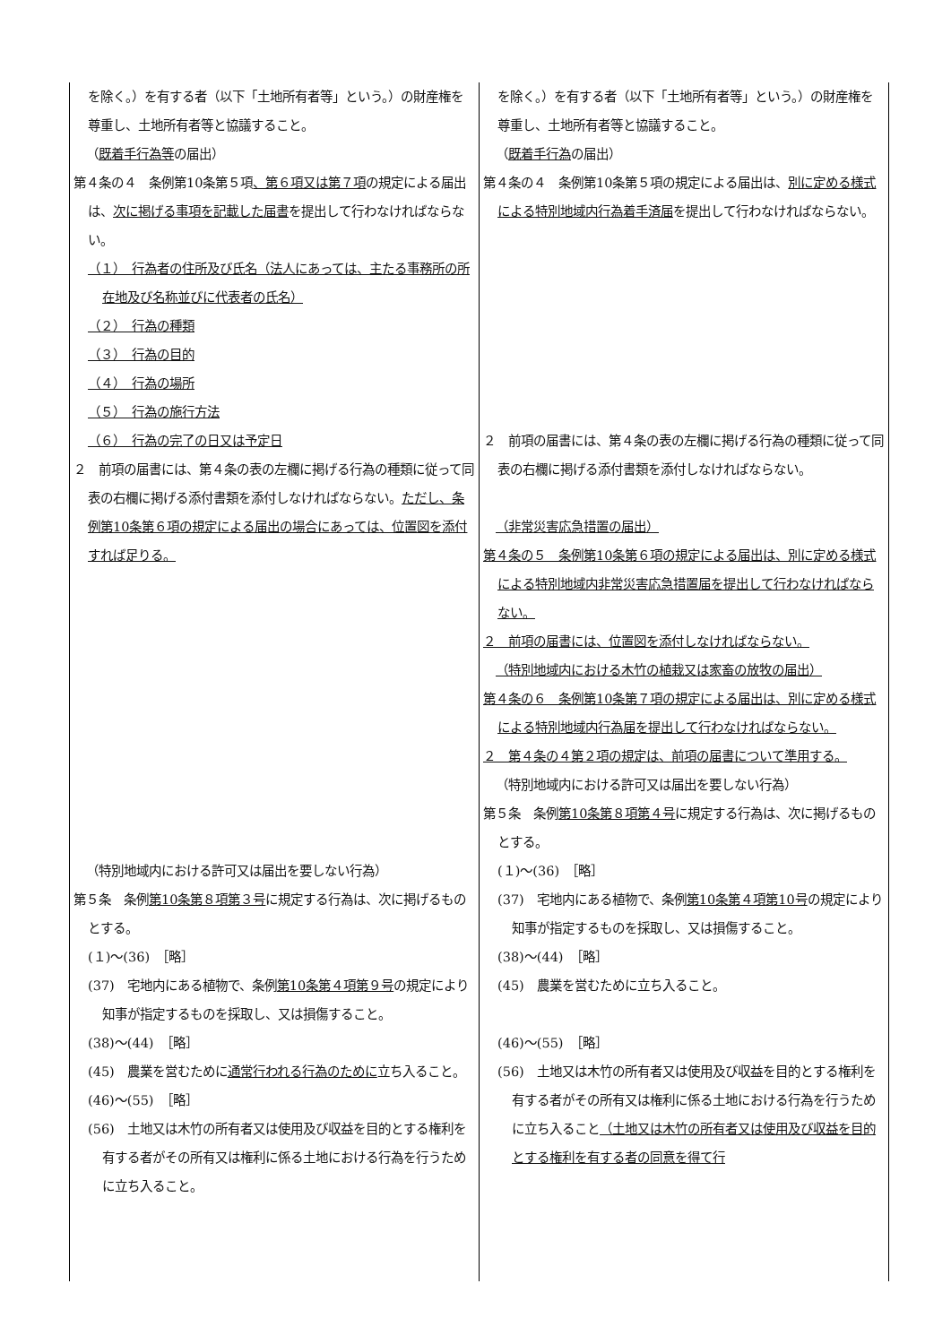| を除く。）を有する者（以下「土地所有者等」という。）の財産権を尊重し、土地所有者等と協議すること。 （ 既着手行為等 の届出） 第４条の４ 条例第10条第５項 、第６項又は第７項 の規定による届出は、 次に掲げる事項を記載した届書 を提出して行わなければならない。 （１） 行為者の住所及び氏名（法人にあっては、主たる事務所の所在地及び名称並びに代表者の氏名） （２） 行為の種類 （３） 行為の目的 （４） 行為の場所 （５） 行為の施行方法 （６） 行為の完了の日又は予定日 ２ 前項の届書には、第４条の表の左欄に掲げる行為の種類に従って同表の右欄に掲げる添付書類を添付しなければならない。 ただし、条例第10条第６項の規定による届出の場合にあっては、位置図を添付すれば足りる。 （特別地域内における許可又は届出を要しない行為） 第５条 条例 第10条第８項第３号 に規定する行為は、次に掲げるものとする。 (１)～(36) ［略］ (37) 宅地内にある植物で、条例 第10条第４項第９号 の規定により知事が指定するものを採取し、又は損傷すること。 (38)～(44) ［略］ (45) 農業を営むために 通常行われる行為のために 立ち入ること。 (46)～(55) ［略］ (56) 土地又は木竹の所有者又は使用及び収益を目的とする権利を有する者がその所有又は権利に係る土地における行為を行うために立ち入ること。 | を除く。）を有する者（以下「土地所有者等」という。）の財産権を尊重し、土地所有者等と協議すること。 （ 既着手行為 の届出） 第４条の４ 条例第10条第５項の規定による届出は、 別に定める様式による特別地域内行為着手済届 を提出して行わなければならない。 ２ 前項の届書には、第４条の表の左欄に掲げる行為の種類に従って同表の右欄に掲げる添付書類を添付しなければならない。 （非常災害応急措置の届出） 第４条の５ 条例第10条第６項の規定による届出は、別に定める様式による特別地域内非常災害応急措置届を提出して行わなければならない。 ２ 前項の届書には、位置図を添付しなければならない。 （特別地域内における木竹の植栽又は家畜の放牧の届出） 第４条の６ 条例第10条第７項の規定による届出は、別に定める様式による特別地域内行為届を提出して行わなければならない。 ２ 第４条の４第２項の規定は、前項の届書について準用する。 （特別地域内における許可又は届出を要しない行為） 第５条 条例 第10条第８項第４号 に規定する行為は、次に掲げるものとする。 (１)～(36) ［略］ (37) 宅地内にある植物で、条例 第10条第４項第10号 の規定により知事が指定するものを採取し、又は損傷すること。 (38)～(44) ［略］ (45) 農業を営むために立ち入ること。 (46)～(55) ［略］ (56) 土地又は木竹の所有者又は使用及び収益を目的とする権利を有する者がその所有又は権利に係る土地における行為を行うために立ち入ること （土地又は木竹の所有者又は使用及び収益を目的とする権利を有する者の同意を得て行 |